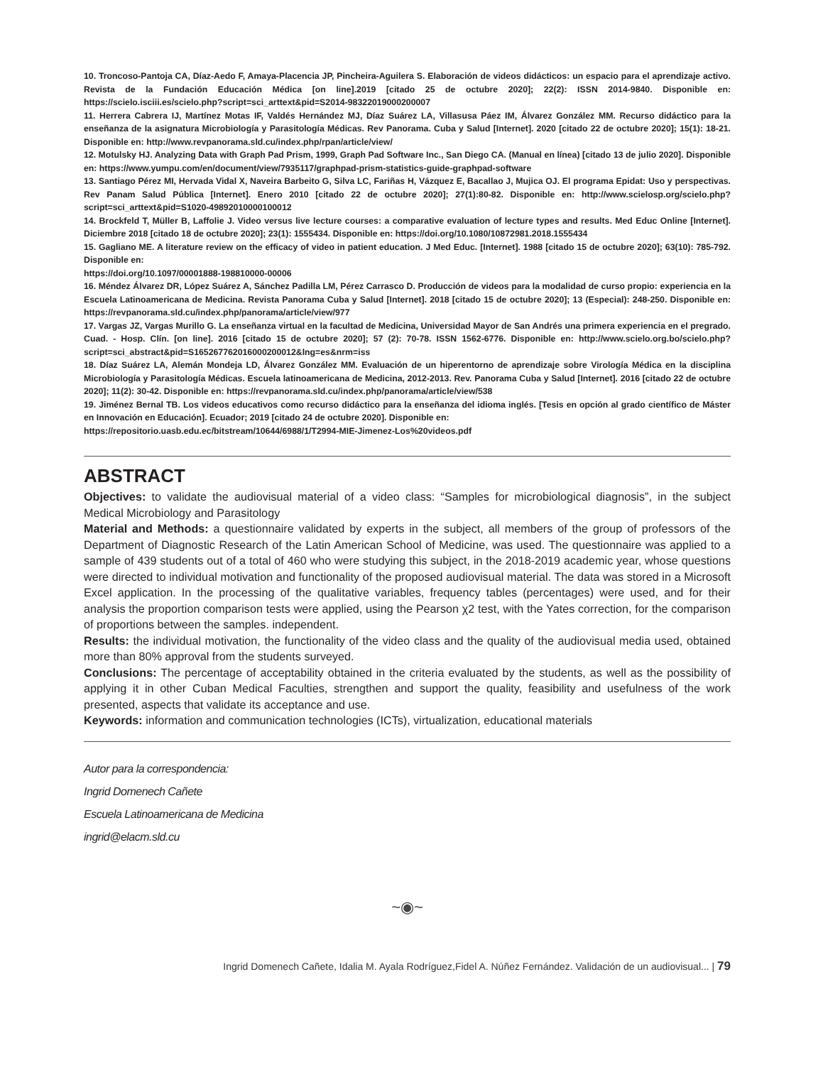10. Troncoso-Pantoja CA, Díaz-Aedo F, Amaya-Placencia JP, Pincheira-Aguilera S. Elaboración de videos didácticos: un espacio para el aprendizaje activo. Revista de la Fundación Educación Médica [on line].2019 [citado 25 de octubre 2020]; 22(2): ISSN 2014-9840. Disponible en: https://scielo.isciii.es/scielo.php?script=sci_arttext&pid=S2014-98322019000200007
11. Herrera Cabrera IJ, Martínez Motas IF, Valdés Hernández MJ, Díaz Suárez LA, Villasusa Páez IM, Álvarez González MM. Recurso didáctico para la enseñanza de la asignatura Microbiología y Parasitología Médicas. Rev Panorama. Cuba y Salud [Internet]. 2020 [citado 22 de octubre 2020]; 15(1): 18-21. Disponible en: http://www.revpanorama.sld.cu/index.php/rpan/article/view/
12. Motulsky HJ. Analyzing Data with Graph Pad Prism, 1999, Graph Pad Software Inc., San Diego CA. (Manual en línea) [citado 13 de julio 2020]. Disponible en: https://www.yumpu.com/en/document/view/7935117/graphpad-prism-statistics-guide-graphpad-software
13. Santiago Pérez MI, Hervada Vidal X, Naveira Barbeito G, Silva LC, Fariñas H, Vázquez E, Bacallao J, Mujica OJ. El programa Epidat: Uso y perspectivas. Rev Panam Salud Pública [Internet]. Enero 2010 [citado 22 de octubre 2020]; 27(1):80-82. Disponible en: http://www.scielosp.org/scielo.php?script=sci_arttext&pid=S1020-49892010000100012
14. Brockfeld T, Müller B, Laffolie J. Video versus live lecture courses: a comparative evaluation of lecture types and results. Med Educ Online [Internet]. Diciembre 2018 [citado 18 de octubre 2020]; 23(1): 1555434. Disponible en: https://doi.org/10.1080/10872981.2018.1555434
15. Gagliano ME. A literature review on the efficacy of video in patient education. J Med Educ. [Internet]. 1988 [citado 15 de octubre 2020]; 63(10): 785-792. Disponible en:
https://doi.org/10.1097/00001888-198810000-00006
16. Méndez Álvarez DR, López Suárez A, Sánchez Padilla LM, Pérez Carrasco D. Producción de videos para la modalidad de curso propio: experiencia en la Escuela Latinoamericana de Medicina. Revista Panorama Cuba y Salud [Internet]. 2018 [citado 15 de octubre 2020]; 13 (Especial): 248-250. Disponible en: https://revpanorama.sld.cu/index.php/panorama/article/view/977
17. Vargas JZ, Vargas Murillo G. La enseñanza virtual en la facultad de Medicina, Universidad Mayor de San Andrés una primera experiencia en el pregrado. Cuad. - Hosp. Clín. [on line]. 2016 [citado 15 de octubre 2020]; 57 (2): 70-78. ISSN 1562-6776. Disponible en: http://www.scielo.org.bo/scielo.php?script=sci_abstract&pid=S165267762016000200012&lng=es&nrm=iss
18. Díaz Suárez LA, Alemán Mondeja LD, Álvarez González MM. Evaluación de un hiperentorno de aprendizaje sobre Virología Médica en la disciplina Microbiología y Parasitología Médicas. Escuela latinoamericana de Medicina, 2012-2013. Rev. Panorama Cuba y Salud [Internet]. 2016 [citado 22 de octubre 2020]; 11(2): 30-42. Disponible en: https://revpanorama.sld.cu/index.php/panorama/article/view/538
19. Jiménez Bernal TB. Los videos educativos como recurso didáctico para la enseñanza del idioma inglés. [Tesis en opción al grado científico de Máster en Innovación en Educación]. Ecuador; 2019 [citado 24 de octubre 2020]. Disponible en:
https://repositorio.uasb.edu.ec/bitstream/10644/6988/1/T2994-MIE-Jimenez-Los%20videos.pdf
ABSTRACT
Objectives: to validate the audiovisual material of a video class: “Samples for microbiological diagnosis”, in the subject Medical Microbiology and Parasitology
Material and Methods: a questionnaire validated by experts in the subject, all members of the group of professors of the Department of Diagnostic Research of the Latin American School of Medicine, was used. The questionnaire was applied to a sample of 439 students out of a total of 460 who were studying this subject, in the 2018-2019 academic year, whose questions were directed to individual motivation and functionality of the proposed audiovisual material. The data was stored in a Microsoft Excel application. In the processing of the qualitative variables, frequency tables (percentages) were used, and for their analysis the proportion comparison tests were applied, using the Pearson χ2 test, with the Yates correction, for the comparison of proportions between the samples. independent.
Results: the individual motivation, the functionality of the video class and the quality of the audiovisual media used, obtained more than 80% approval from the students surveyed.
Conclusions: The percentage of acceptability obtained in the criteria evaluated by the students, as well as the possibility of applying it in other Cuban Medical Faculties, strengthen and support the quality, feasibility and usefulness of the work presented, aspects that validate its acceptance and use.
Keywords: information and communication technologies (ICTs), virtualization, educational materials
Autor para la correspondencia:
Ingrid Domenech Cañete
Escuela Latinoamericana de Medicina
ingrid@elacm.sld.cu
~◉~
Ingrid Domenech Cañete, Idalia M. Ayala Rodríguez,Fidel A. Núñez Fernández. Validación de un audiovisual... | 79